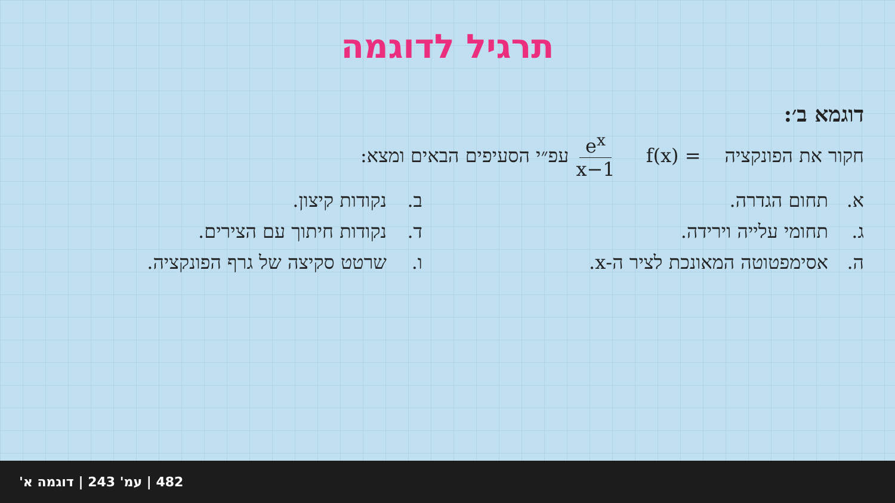תרגיל לדוגמה
דוגמא ב׳:
חקור את הפונקציה f(x) = e<sup>x</sup> x−1 עפ״י הסעיפים הבאים ומצא:
א. תחום הגדרה. ב. נקודות קיצון.
ג. תחומי עלייה וירידה. ד. נקודות חיתוך עם הצירים.
ה. אסימפטוטה המאונכת לציר ה-x. ו. שרטט סקיצה של גרף הפונקציה.
482 | עמ' 243 | דוגמה א'